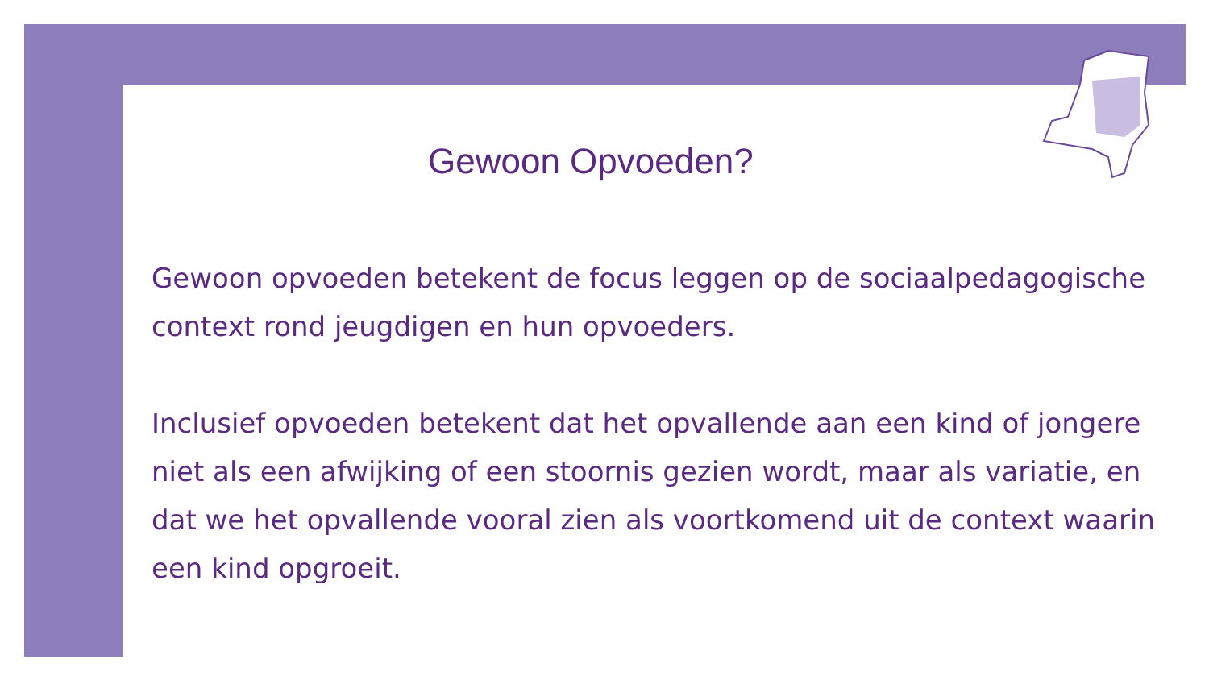Gewoon Opvoeden?
Gewoon opvoeden betekent de focus leggen op de sociaalpedagogische context rond jeugdigen en hun opvoeders.
Inclusief opvoeden betekent dat het opvallende aan een kind of jongere niet als een afwijking of een stoornis gezien wordt, maar als variatie, en dat we het opvallende vooral zien als voortkomend uit de context waarin een kind opgroeit.